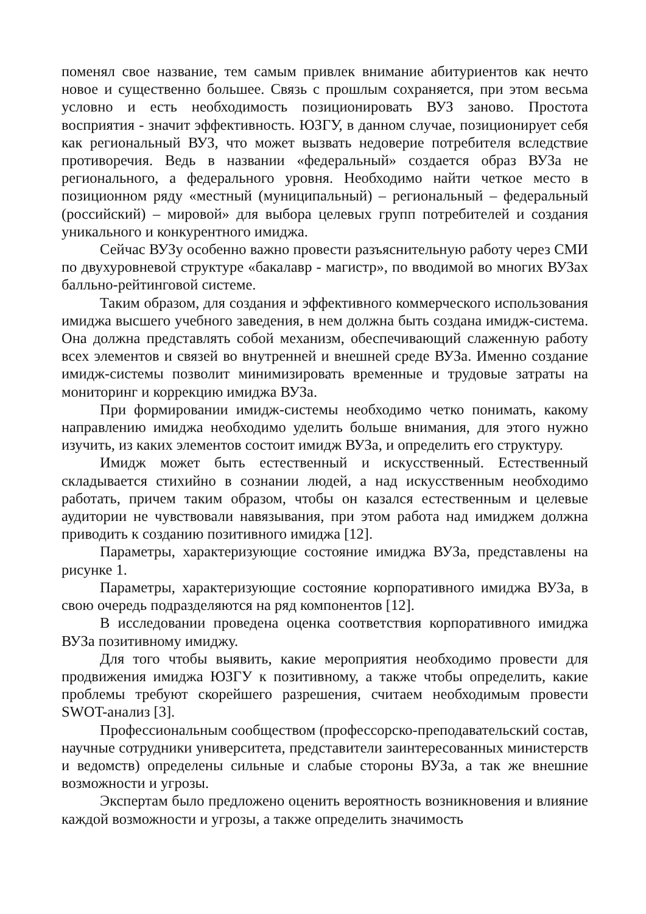поменял свое название, тем самым привлек внимание абитуриентов как нечто новое и существенно большее. Связь с прошлым сохраняется, при этом весьма условно и есть необходимость позиционировать ВУЗ заново. Простота восприятия - значит эффективность. ЮЗГУ, в данном случае, позиционирует себя как региональный ВУЗ, что может вызвать недоверие потребителя вследствие противоречия. Ведь в названии «федеральный» создается образ ВУЗа не регионального, а федерального уровня. Необходимо найти четкое место в позиционном ряду «местный (муниципальный) – региональный – федеральный (российский) – мировой» для выбора целевых групп потребителей и создания уникального и конкурентного имиджа.
Сейчас ВУЗу особенно важно провести разъяснительную работу через СМИ по двухуровневой структуре «бакалавр - магистр», по вводимой во многих ВУЗах балльно-рейтинговой системе.
Таким образом, для создания и эффективного коммерческого использования имиджа высшего учебного заведения, в нем должна быть создана имидж-система. Она должна представлять собой механизм, обеспечивающий слаженную работу всех элементов и связей во внутренней и внешней среде ВУЗа. Именно создание имидж-системы позволит минимизировать временные и трудовые затраты на мониторинг и коррекцию имиджа ВУЗа.
При формировании имидж-системы необходимо четко понимать, какому направлению имиджа необходимо уделить больше внимания, для этого нужно изучить, из каких элементов состоит имидж ВУЗа, и определить его структуру.
Имидж может быть естественный и искусственный. Естественный складывается стихийно в сознании людей, а над искусственным необходимо работать, причем таким образом, чтобы он казался естественным и целевые аудитории не чувствовали навязывания, при этом работа над имиджем должна приводить к созданию позитивного имиджа [12].
Параметры, характеризующие состояние имиджа ВУЗа, представлены на рисунке 1.
Параметры, характеризующие состояние корпоративного имиджа ВУЗа, в свою очередь подразделяются на ряд компонентов [12].
В исследовании проведена оценка соответствия корпоративного имиджа ВУЗа позитивному имиджу.
Для того чтобы выявить, какие мероприятия необходимо провести для продвижения имиджа ЮЗГУ к позитивному, а также чтобы определить, какие проблемы требуют скорейшего разрешения, считаем необходимым провести SWOT-анализ [3].
Профессиональным сообществом (профессорско-преподавательский состав, научные сотрудники университета, представители заинтересованных министерств и ведомств) определены сильные и слабые стороны ВУЗа, а так же внешние возможности и угрозы.
Экспертам было предложено оценить вероятность возникновения и влияние каждой возможности и угрозы, а также определить значимость